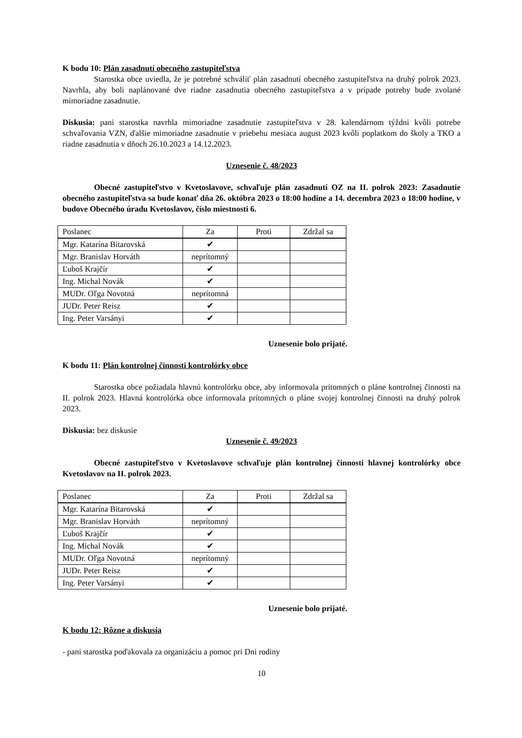K bodu 10: Plán zasadnutí obecného zastupiteľstva
Starostka obce uviedla, že je potrebné schváliť plán zasadnutí obecného zastupiteľstva na druhý polrok 2023. Navrhla, aby boli naplánované dve riadne zasadnutia obecného zastupiteľstva a v prípade potreby bude zvolané mimoriadne zasadnutie.
Diskusia: pani starostka navrhla mimoriadne zasadnutie zastupiteľstva v 28. kalendárnom týždni kvôli potrebe schvaľovania VZN, ďalšie mimoriadne zasadnutie v priebehu mesiaca august 2023 kvôli poplatkom do školy a TKO a riadne zasadnutia v dňoch 26.10.2023 a 14.12.2023.
Uznesenie č. 48/2023
Obecné zastupiteľstvo v Kvetoslavove, schvaľuje plán zasadnutí OZ na II. polrok 2023: Zasadnutie obecného zastupiteľstva sa bude konať dňa 26. októbra 2023 o 18:00 hodine a 14. decembra 2023 o 18:00 hodine, v budove Obecného úradu Kvetoslavov, číslo miestnosti 6.
| Poslanec | Za | Proti | Zdržal sa |
| --- | --- | --- | --- |
| Mgr. Katarína Bitarovská | ✔ | | |
| Mgr. Branislav Horváth | neprítomný | | |
| Ľuboš Krajčír | ✔ | | |
| Ing. Michal Novák | ✔ | | |
| MUDr. Oľga Novotná | neprítomná | | |
| JUDr. Peter Reisz | ✔ | | |
| Ing. Peter Varsányi | ✔ | | |
Uznesenie bolo prijaté.
K bodu 11: Plán kontrolnej činnosti kontrolórky obce
Starostka obce požiadala hlavnú kontrolórku obce, aby informovala prítomných o pláne kontrolnej činnosti na II. polrok 2023. Hlavná kontrolórka obce informovala prítomných o pláne svojej kontrolnej činnosti na druhý polrok 2023.
Diskusia: bez diskusie
Uznesenie č. 49/2023
Obecné zastupiteľstvo v Kvetoslavove schvaľuje plán kontrolnej činnosti hlavnej kontrolórky obce Kvetoslavov na II. polrok 2023.
| Poslanec | Za | Proti | Zdržal sa |
| --- | --- | --- | --- |
| Mgr. Katarína Bitarovská | ✔ | | |
| Mgr. Branislav Horváth | neprítomný | | |
| Ľuboš Krajčír | ✔ | | |
| Ing. Michal Novák | ✔ | | |
| MUDr. Oľga Novotná | neprítomný | | |
| JUDr. Peter Reisz | ✔ | | |
| Ing. Peter Varsányi | ✔ | | |
Uznesenie bolo prijaté.
K bodu 12: Rôzne a diskusia
- pani starostka poďakovala za organizáciu a pomoc pri Dni rodiny
10